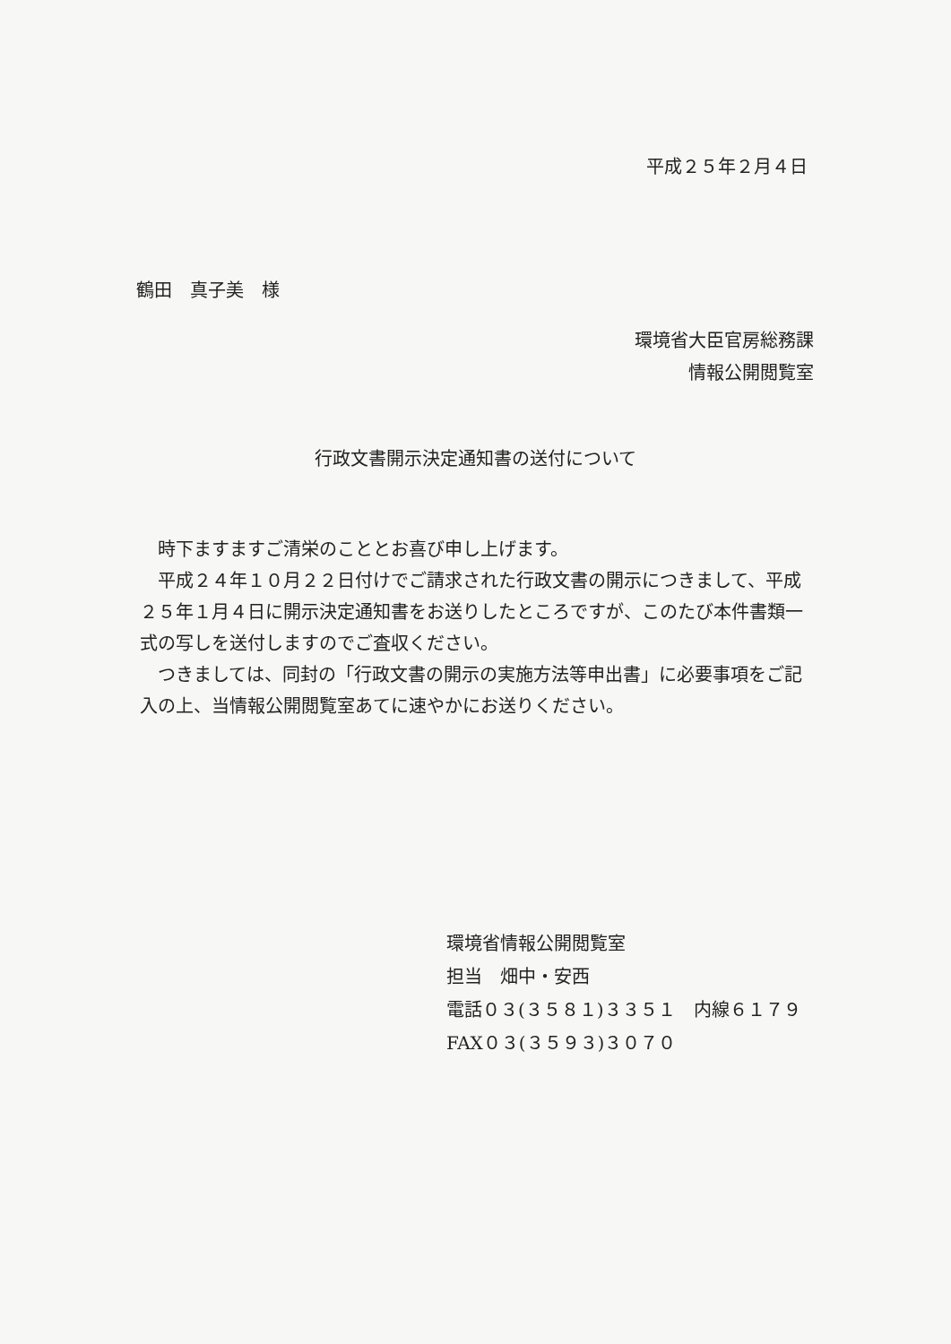平成２５年２月４日
鶴田　真子美　様
環境省大臣官房総務課
情報公開閲覧室
行政文書開示決定通知書の送付について
　時下ますますご清栄のこととお喜び申し上げます。
　平成２４年１０月２２日付けでご請求された行政文書の開示につきまして、平成２５年１月４日に開示決定通知書をお送りしたところですが、このたび本件書類一式の写しを送付しますのでご査収ください。
　つきましては、同封の「行政文書の開示の実施方法等申出書」に必要事項をご記入の上、当情報公開閲覧室あてに速やかにお送りください。
環境省情報公開閲覧室
担当　畑中・安西
電話０３(３５８１)３３５１　内線６１７９
FAX０３(３５９３)３０７０